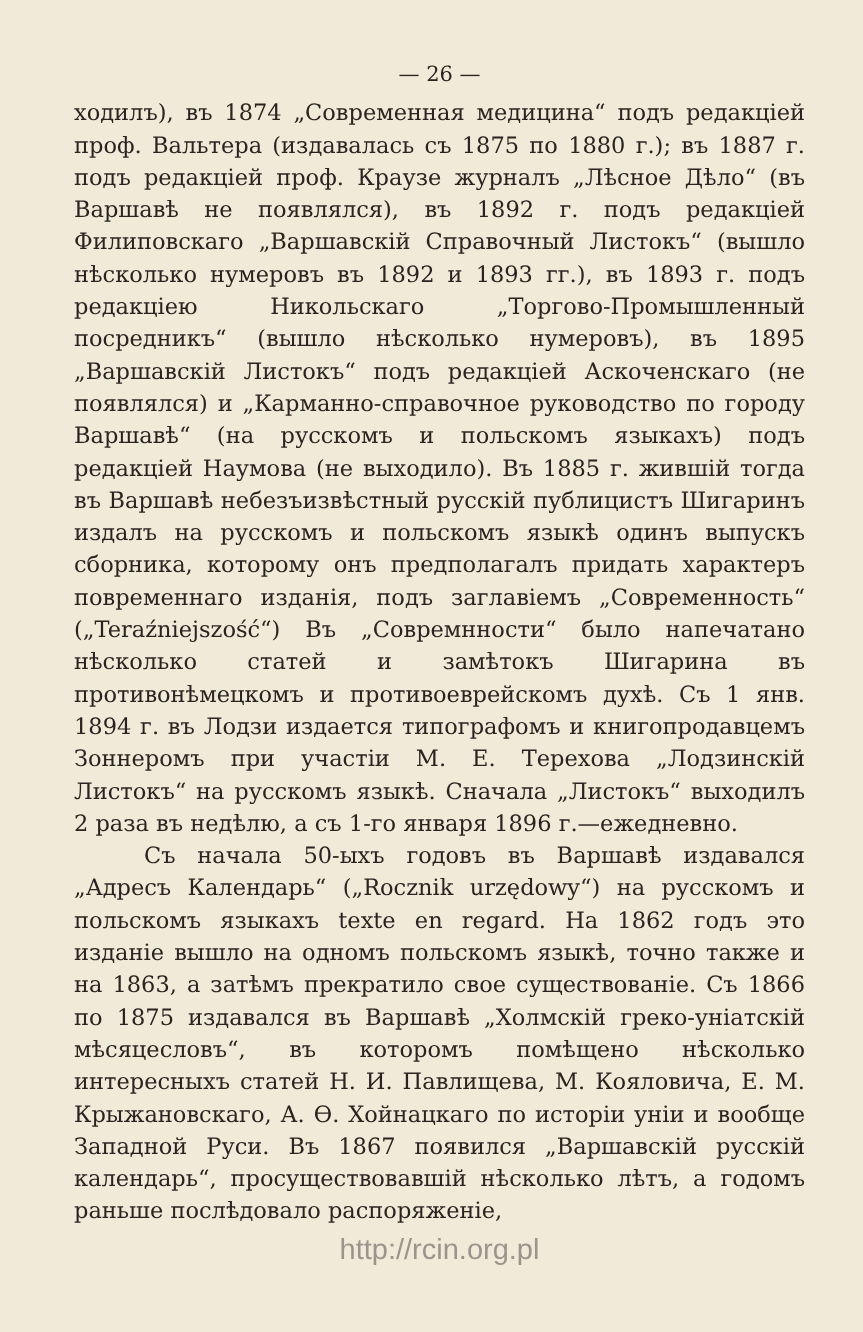— 26 —
ходилъ), въ 1874 „Современная медицина“ подъ редакціей проф. Вальтера (издавалась съ 1875 по 1880 г.); въ 1887 г. подъ редакціей проф. Краузе журналъ „Лѣсное Дѣло“ (въ Варшавѣ не появлялся), въ 1892 г. подъ редакціей Филиповскаго „Варшавскій Справочный Листокъ“ (вышло нѣсколько нумеровъ въ 1892 и 1893 гг.), въ 1893 г. подъ редакціею Никольскаго „Торгово-Промышленный посредникъ“ (вышло нѣсколько нумеровъ), въ 1895 „Варшавскій Листокъ“ подъ редакціей Аскоченскаго (не появлялся) и „Карманно-справочное руководство по городу Варшавѣ“ (на русскомъ и польскомъ языкахъ) подъ редакціей Наумова (не выходило). Въ 1885 г. жившій тогда въ Варшавѣ небезъизвѣстный русскій публицистъ Шигаринъ издалъ на русскомъ и польскомъ языкѣ одинъ выпускъ сборника, которому онъ предполагалъ придать характеръ повременнаго изданія, подъ заглавіемъ „Современность“ („Teraźniejszość“) Въ „Совремнности“ было напечатано нѣсколько статей и замѣтокъ Шигарина въ противонѣмецкомъ и противоеврейскомъ духѣ. Съ 1 янв. 1894 г. въ Лодзи издается типографомъ и книгопродавцемъ Зоннеромъ при участіи М. Е. Терехова „Лодзинскій Листокъ“ на русскомъ языкѣ. Сначала „Листокъ“ выходилъ 2 раза въ недѣлю, а съ 1-го января 1896 г.—ежедневно.
Съ начала 50-ыхъ годовъ въ Варшавѣ издавался „Адресъ Календарь“ („Rocznik urzędowy“) на русскомъ и польскомъ языкахъ texte en regard. На 1862 годъ это изданіе вышло на одномъ польскомъ языкѣ, точно также и на 1863, а затѣмъ прекратило свое существованіе. Съ 1866 по 1875 издавался въ Варшавѣ „Холмскій греко-уніатскій мѣсяцесловъ“, въ которомъ помѣщено нѣсколько интересныхъ статей Н. И. Павлищева, М. Кояловича, Е. М. Крыжановскаго, А. Ѳ. Хойнацкаго по исторіи уніи и вообще Западной Руси. Въ 1867 появился „Варшавскій русскій календарь“, просуществовавшій нѣсколько лѣтъ, а годомъ раньше послѣдовало распоряженіе,
http://rcin.org.pl